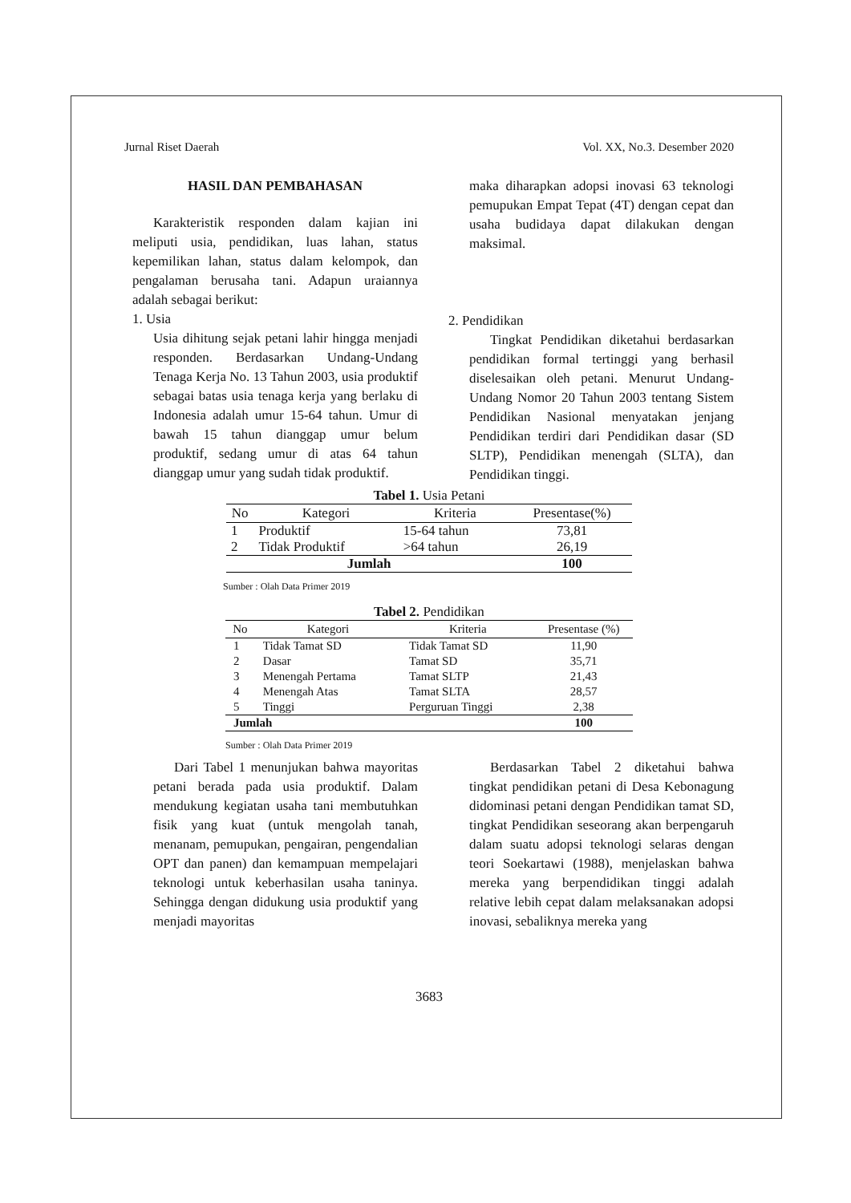Jurnal Riset Daerah Vol. XX, No.3. Desember 2020
HASIL DAN PEMBAHASAN
Karakteristik responden dalam kajian ini meliputi usia, pendidikan, luas lahan, status kepemilikan lahan, status dalam kelompok, dan pengalaman berusaha tani. Adapun uraiannya adalah sebagai berikut:
1. Usia
Usia dihitung sejak petani lahir hingga menjadi responden. Berdasarkan Undang-Undang Tenaga Kerja No. 13 Tahun 2003, usia produktif sebagai batas usia tenaga kerja yang berlaku di Indonesia adalah umur 15-64 tahun. Umur di bawah 15 tahun dianggap umur belum produktif, sedang umur di atas 64 tahun dianggap umur yang sudah tidak produktif.
maka diharapkan adopsi inovasi 63 teknologi pemupukan Empat Tepat (4T) dengan cepat dan usaha budidaya dapat dilakukan dengan maksimal.
2. Pendidikan
Tingkat Pendidikan diketahui berdasarkan pendidikan formal tertinggi yang berhasil diselesaikan oleh petani. Menurut Undang-Undang Nomor 20 Tahun 2003 tentang Sistem Pendidikan Nasional menyatakan jenjang Pendidikan terdiri dari Pendidikan dasar (SD SLTP), Pendidikan menengah (SLTA), dan Pendidikan tinggi.
Tabel 1. Usia Petani
| No | Kategori | Kriteria | Presentase(%) |
| --- | --- | --- | --- |
| 1 | Produktif | 15-64 tahun | 73,81 |
| 2 | Tidak Produktif | >64 tahun | 26,19 |
| Jumlah | | | 100 |
Sumber : Olah Data Primer 2019
Tabel 2. Pendidikan
| No | Kategori | Kriteria | Presentase (%) |
| --- | --- | --- | --- |
| 1 | Tidak Tamat SD | Tidak Tamat SD | 11,90 |
| 2 | Dasar | Tamat SD | 35,71 |
| 3 | Menengah Pertama | Tamat SLTP | 21,43 |
| 4 | Menengah Atas | Tamat SLTA | 28,57 |
| 5 | Tinggi | Perguruan Tinggi | 2,38 |
| Jumlah | | | 100 |
Sumber : Olah Data Primer 2019
Dari Tabel 1 menunjukan bahwa mayoritas petani berada pada usia produktif. Dalam mendukung kegiatan usaha tani membutuhkan fisik yang kuat (untuk mengolah tanah, menanam, pemupukan, pengairan, pengendalian OPT dan panen) dan kemampuan mempelajari teknologi untuk keberhasilan usaha taninya. Sehingga dengan didukung usia produktif yang menjadi mayoritas
Berdasarkan Tabel 2 diketahui bahwa tingkat pendidikan petani di Desa Kebonagung didominasi petani dengan Pendidikan tamat SD, tingkat Pendidikan seseorang akan berpengaruh dalam suatu adopsi teknologi selaras dengan teori Soekartawi (1988), menjelaskan bahwa mereka yang berpendidikan tinggi adalah relative lebih cepat dalam melaksanakan adopsi inovasi, sebaliknya mereka yang
3683